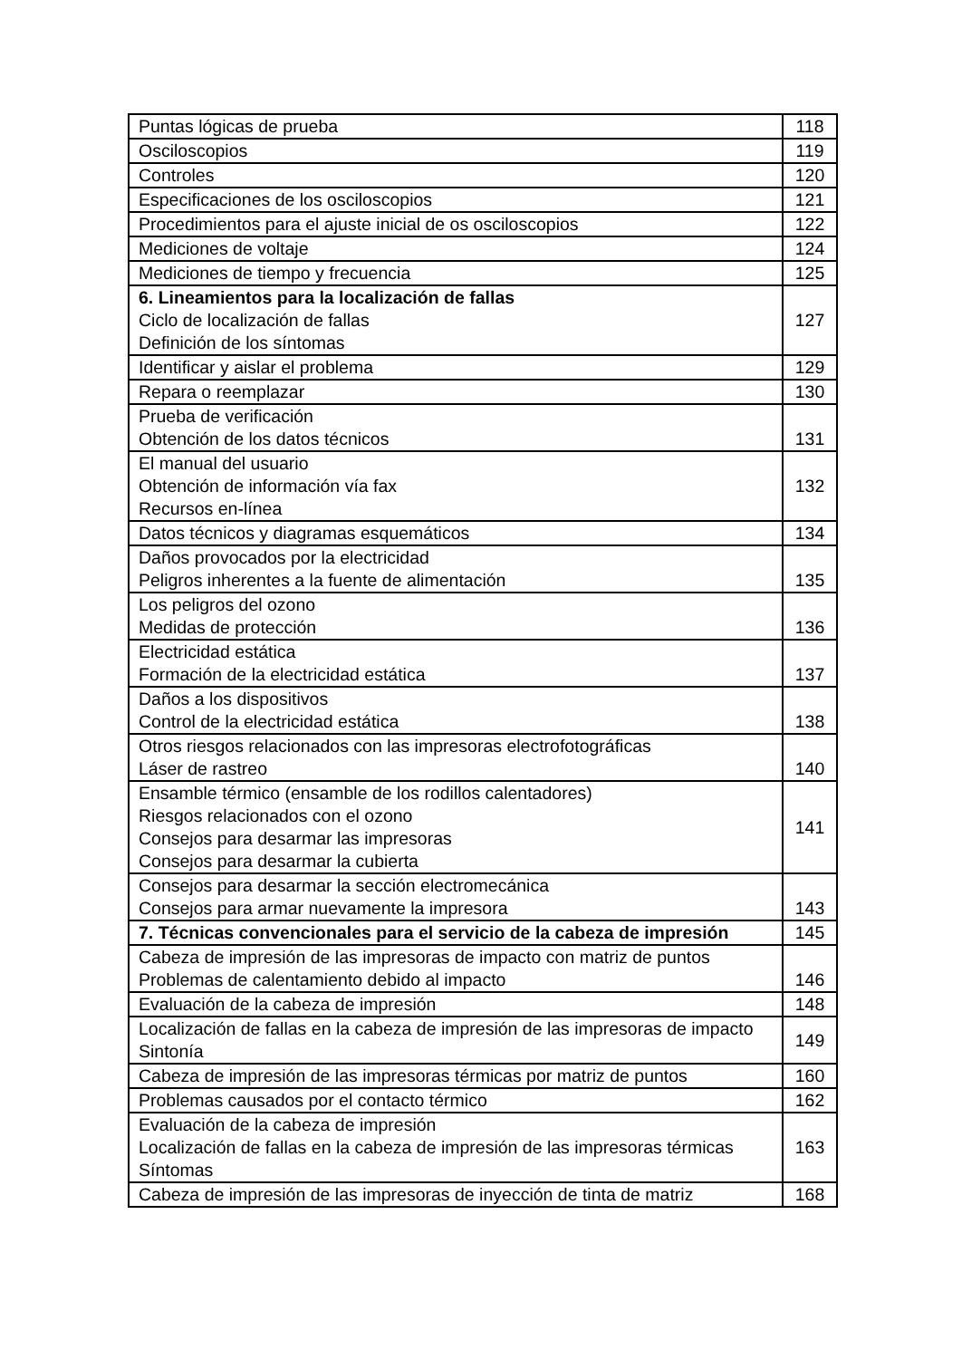| Puntas lógicas de prueba | 118 |
| Osciloscopios | 119 |
| Controles | 120 |
| Especificaciones de los osciloscopios | 121 |
| Procedimientos para el ajuste inicial de os osciloscopios | 122 |
| Mediciones de voltaje | 124 |
| Mediciones de tiempo y frecuencia | 125 |
| 6. Lineamientos para la localización de fallas Ciclo de localización de fallas Definición de los síntomas | 127 |
| Identificar y aislar el problema | 129 |
| Repara o reemplazar | 130 |
| Prueba de verificación Obtención de los datos técnicos | 131 |
| El manual del usuario Obtención de información vía fax Recursos en-línea | 132 |
| Datos técnicos y diagramas esquemáticos | 134 |
| Daños provocados por la electricidad Peligros inherentes a la fuente de alimentación | 135 |
| Los peligros del ozono Medidas de protección | 136 |
| Electricidad estática Formación de la electricidad estática | 137 |
| Daños a los dispositivos Control de la electricidad estática | 138 |
| Otros riesgos relacionados con las impresoras electrofotográficas Láser de rastreo | 140 |
| Ensamble térmico (ensamble de los rodillos calentadores) Riesgos relacionados con el ozono Consejos para desarmar las impresoras Consejos para desarmar la cubierta | 141 |
| Consejos para desarmar la sección electromecánica Consejos para armar nuevamente la impresora | 143 |
| 7. Técnicas convencionales para el servicio de la cabeza de impresión | 145 |
| Cabeza de impresión de las impresoras de impacto con matriz de puntos Problemas de calentamiento debido al impacto | 146 |
| Evaluación de la cabeza de impresión | 148 |
| Localización de fallas en la cabeza de impresión de las impresoras de impacto Sintonía | 149 |
| Cabeza de impresión de las impresoras térmicas por matriz de puntos | 160 |
| Problemas causados por el contacto térmico | 162 |
| Evaluación de la cabeza de impresión Localización de fallas en la cabeza de impresión de las impresoras térmicas Síntomas | 163 |
| Cabeza de impresión de las impresoras de inyección de tinta de matriz | 168 |